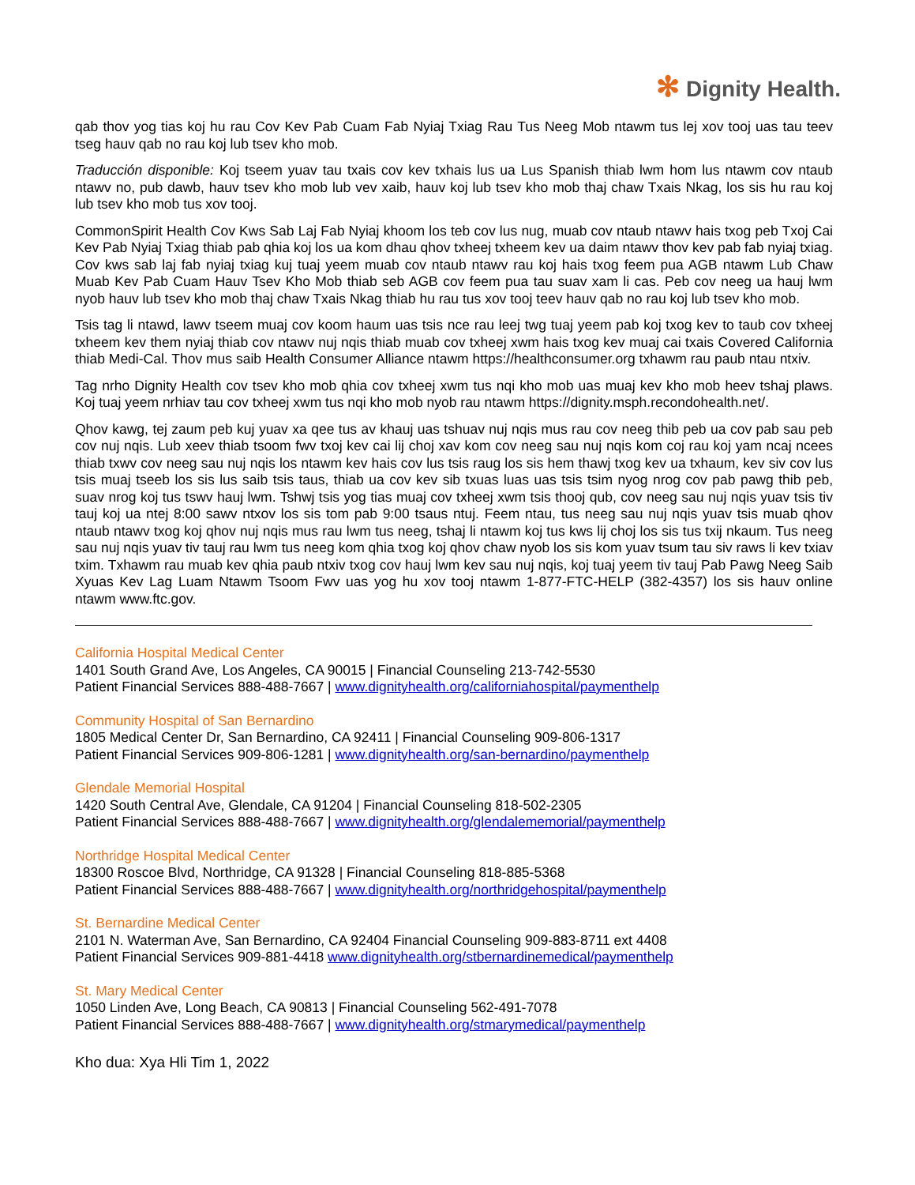✻ Dignity Health.
qab thov yog tias koj hu rau Cov Kev Pab Cuam Fab Nyiaj Txiag Rau Tus Neeg Mob ntawm tus lej xov tooj uas tau teev tseg hauv qab no rau koj lub tsev kho mob.
Traducción disponible: Koj tseem yuav tau txais cov kev txhais lus ua Lus Spanish thiab lwm hom lus ntawm cov ntaub ntawv no, pub dawb, hauv tsev kho mob lub vev xaib, hauv koj lub tsev kho mob thaj chaw Txais Nkag, los sis hu rau koj lub tsev kho mob tus xov tooj.
CommonSpirit Health Cov Kws Sab Laj Fab Nyiaj khoom los teb cov lus nug, muab cov ntaub ntawv hais txog peb Txoj Cai Kev Pab Nyiaj Txiag thiab pab qhia koj los ua kom dhau qhov txheej txheem kev ua daim ntawv thov kev pab fab nyiaj txiag. Cov kws sab laj fab nyiaj txiag kuj tuaj yeem muab cov ntaub ntawv rau koj hais txog feem pua AGB ntawm Lub Chaw Muab Kev Pab Cuam Hauv Tsev Kho Mob thiab seb AGB cov feem pua tau suav xam li cas. Peb cov neeg ua hauj lwm nyob hauv lub tsev kho mob thaj chaw Txais Nkag thiab hu rau tus xov tooj teev hauv qab no rau koj lub tsev kho mob.
Tsis tag li ntawd, lawv tseem muaj cov koom haum uas tsis nce rau leej twg tuaj yeem pab koj txog kev to taub cov txheej txheem kev them nyiaj thiab cov ntawv nuj nqis thiab muab cov txheej xwm hais txog kev muaj cai txais Covered California thiab Medi-Cal. Thov mus saib Health Consumer Alliance ntawm https://healthconsumer.org txhawm rau paub ntau ntxiv.
Tag nrho Dignity Health cov tsev kho mob qhia cov txheej xwm tus nqi kho mob uas muaj kev kho mob heev tshaj plaws. Koj tuaj yeem nrhiav tau cov txheej xwm tus nqi kho mob nyob rau ntawm https://dignity.msph.recondohealth.net/.
Qhov kawg, tej zaum peb kuj yuav xa qee tus av khauj uas tshuav nuj nqis mus rau cov neeg thib peb ua cov pab sau peb cov nuj nqis. Lub xeev thiab tsoom fwv txoj kev cai lij choj xav kom cov neeg sau nuj nqis kom coj rau koj yam ncaj ncees thiab txwv cov neeg sau nuj nqis los ntawm kev hais cov lus tsis raug los sis hem thawj txog kev ua txhaum, kev siv cov lus tsis muaj tseeb los sis lus saib tsis taus, thiab ua cov kev sib txuas luas uas tsis tsim nyog nrog cov pab pawg thib peb, suav nrog koj tus tswv hauj lwm. Tshwj tsis yog tias muaj cov txheej xwm tsis thooj qub, cov neeg sau nuj nqis yuav tsis tiv tauj koj ua ntej 8:00 sawv ntxov los sis tom pab 9:00 tsaus ntuj. Feem ntau, tus neeg sau nuj nqis yuav tsis muab qhov ntaub ntawv txog koj qhov nuj nqis mus rau lwm tus neeg, tshaj li ntawm koj tus kws lij choj los sis tus txij nkaum. Tus neeg sau nuj nqis yuav tiv tauj rau lwm tus neeg kom qhia txog koj qhov chaw nyob los sis kom yuav tsum tau siv raws li kev txiav txim. Txhawm rau muab kev qhia paub ntxiv txog cov hauj lwm kev sau nuj nqis, koj tuaj yeem tiv tauj Pab Pawg Neeg Saib Xyuas Kev Lag Luam Ntawm Tsoom Fwv uas yog hu xov tooj ntawm 1-877-FTC-HELP (382-4357) los sis hauv online ntawm www.ftc.gov.
California Hospital Medical Center
1401 South Grand Ave, Los Angeles, CA 90015 | Financial Counseling 213-742-5530
Patient Financial Services 888-488-7667 | www.dignityhealth.org/californiahospital/paymenthelp
Community Hospital of San Bernardino
1805 Medical Center Dr, San Bernardino, CA 92411 | Financial Counseling 909-806-1317
Patient Financial Services 909-806-1281 | www.dignityhealth.org/san-bernardino/paymenthelp
Glendale Memorial Hospital
1420 South Central Ave, Glendale, CA 91204 | Financial Counseling 818-502-2305
Patient Financial Services 888-488-7667 | www.dignityhealth.org/glendalememorial/paymenthelp
Northridge Hospital Medical Center
18300 Roscoe Blvd, Northridge, CA 91328 | Financial Counseling 818-885-5368
Patient Financial Services 888-488-7667 | www.dignityhealth.org/northridgehospital/paymenthelp
St. Bernardine Medical Center
2101 N. Waterman Ave, San Bernardino, CA 92404 Financial Counseling 909-883-8711 ext 4408
Patient Financial Services 909-881-4418 www.dignityhealth.org/stbernardinemedical/paymenthelp
St. Mary Medical Center
1050 Linden Ave, Long Beach, CA 90813 | Financial Counseling 562-491-7078
Patient Financial Services 888-488-7667 | www.dignityhealth.org/stmarymedical/paymenthelp
Kho dua: Xya Hli Tim 1, 2022